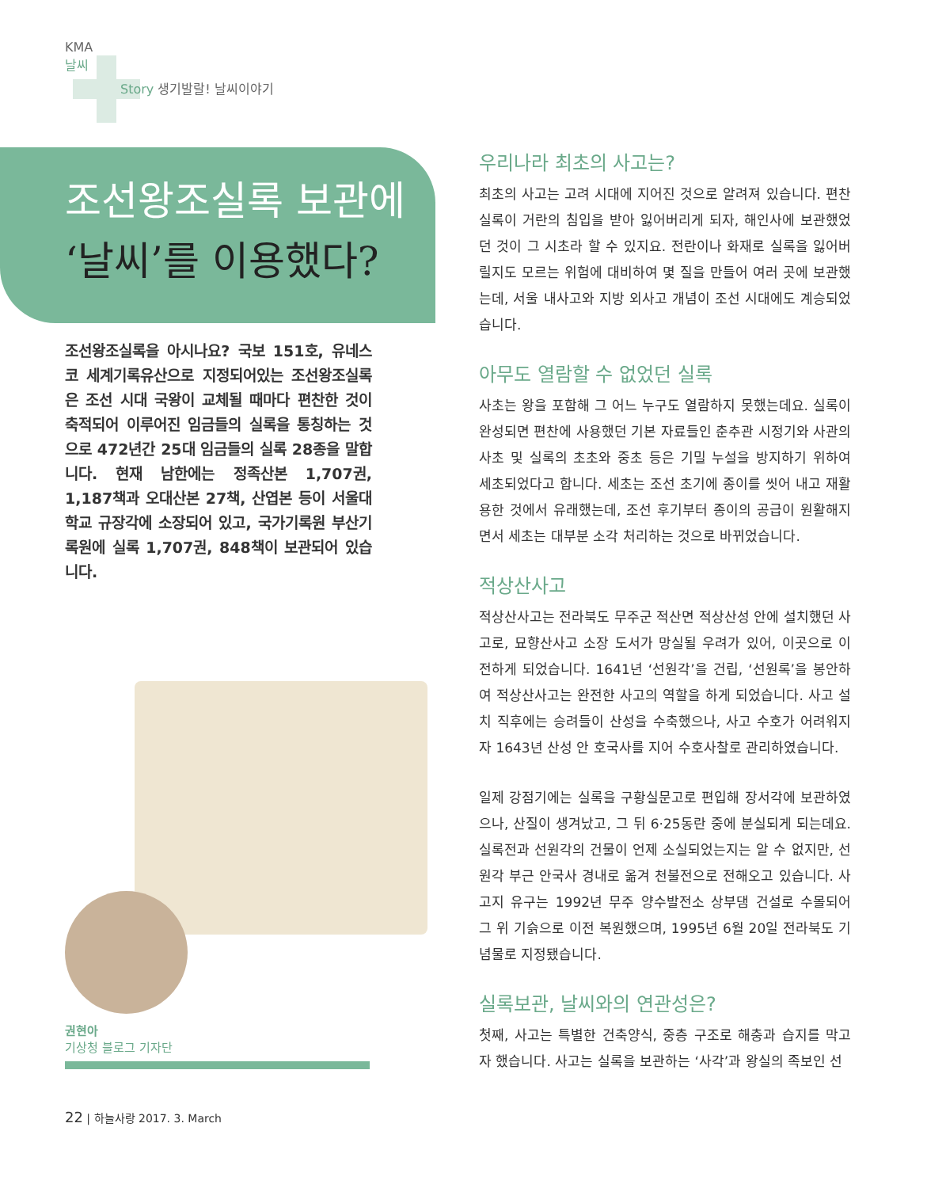KMA
날씨
Story 생기발랄! 날씨이야기
조선왕조실록 보관에
‘날씨’를 이용했다?
조선왕조실록을 아시나요? 국보 151호, 유네스코 세계기록유산으로 지정되어있는 조선왕조실록은 조선 시대 국왕이 교체될 때마다 편찬한 것이 축적되어 이루어진 임금들의 실록을 통칭하는 것으로 472년간 25대 임금들의 실록 28종을 말합니다. 현재 남한에는 정족산본 1,707권, 1,187책과 오대산본 27책, 산엽본 등이 서울대학교 규장각에 소장되어 있고, 국가기록원 부산기록원에 실록 1,707권, 848책이 보관되어 있습니다.
권현아
기상청 블로그 기자단
우리나라 최초의 사고는?
최초의 사고는 고려 시대에 지어진 것으로 알려져 있습니다. 편찬 실록이 거란의 침입을 받아 잃어버리게 되자, 해인사에 보관했었던 것이 그 시초라 할 수 있지요. 전란이나 화재로 실록을 잃어버릴지도 모르는 위험에 대비하여 몇 질을 만들어 여러 곳에 보관했는데, 서울 내사고와 지방 외사고 개념이 조선 시대에도 계승되었습니다.
아무도 열람할 수 없었던 실록
사초는 왕을 포함해 그 어느 누구도 열람하지 못했는데요. 실록이 완성되면 편찬에 사용했던 기본 자료들인 춘추관 시정기와 사관의 사초 및 실록의 초초와 중초 등은 기밀 누설을 방지하기 위하여 세초되었다고 합니다. 세초는 조선 초기에 종이를 씻어 내고 재활용한 것에서 유래했는데, 조선 후기부터 종이의 공급이 원활해지면서 세초는 대부분 소각 처리하는 것으로 바뀌었습니다.
적상산사고
적상산사고는 전라북도 무주군 적산면 적상산성 안에 설치했던 사고로, 묘향산사고 소장 도서가 망실될 우려가 있어, 이곳으로 이전하게 되었습니다. 1641년 ‘선원각’을 건립, ‘선원록’을 봉안하여 적상산사고는 완전한 사고의 역할을 하게 되었습니다. 사고 설치 직후에는 승려들이 산성을 수축했으나, 사고 수호가 어려워지자 1643년 산성 안 호국사를 지어 수호사찰로 관리하였습니다.
일제 강점기에는 실록을 구황실문고로 편입해 장서각에 보관하였으나, 산질이 생겨났고, 그 뒤 6·25동란 중에 분실되게 되는데요. 실록전과 선원각의 건물이 언제 소실되었는지는 알 수 없지만, 선원각 부근 안국사 경내로 옮겨 천불전으로 전해오고 있습니다. 사고지 유구는 1992년 무주 양수발전소 상부댐 건설로 수몰되어 그 위 기슭으로 이전 복원했으며, 1995년 6월 20일 전라북도 기념물로 지정됐습니다.
실록보관, 날씨와의 연관성은?
첫째, 사고는 특별한 건축양식, 중층 구조로 해충과 습지를 막고자 했습니다. 사고는 실록을 보관하는 ‘사각’과 왕실의 족보인 선
22 | 하늘사랑 2017. 3. March